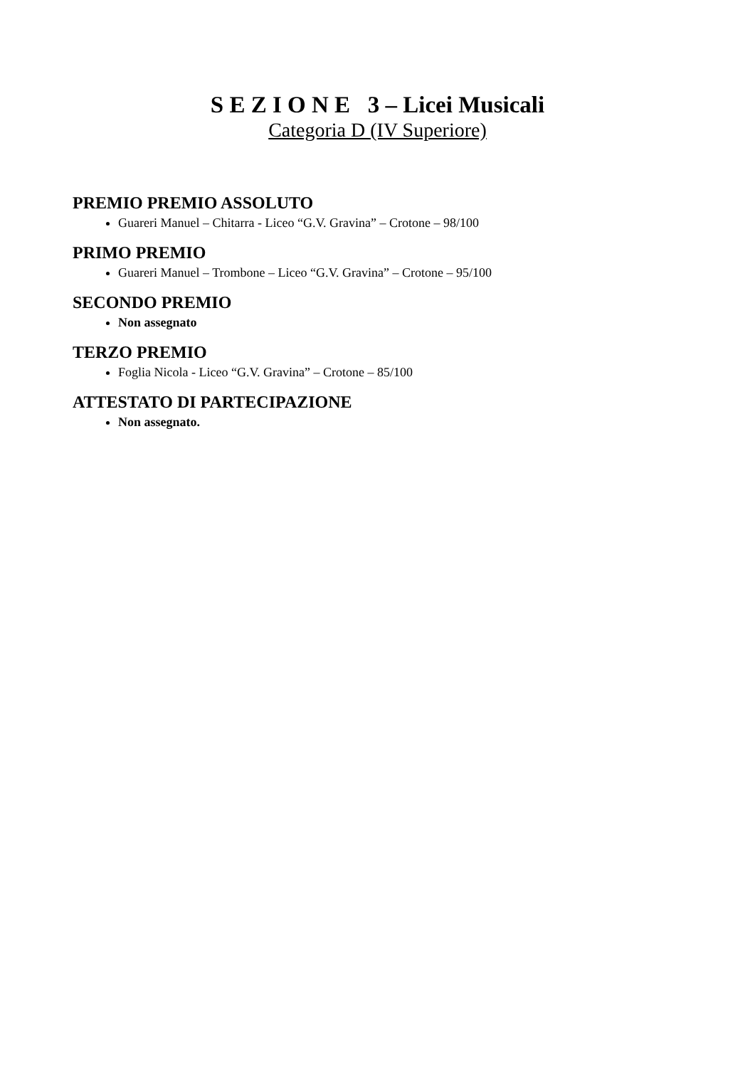S E Z I O N E 3 – Licei Musicali
Categoria D (IV Superiore)
PREMIO PREMIO ASSOLUTO
Guareri Manuel – Chitarra - Liceo “G.V. Gravina” – Crotone – 98/100
PRIMO PREMIO
Guareri Manuel – Trombone – Liceo “G.V. Gravina” – Crotone – 95/100
SECONDO PREMIO
Non assegnato
TERZO PREMIO
Foglia Nicola - Liceo “G.V. Gravina” – Crotone – 85/100
ATTESTATO DI PARTECIPAZIONE
Non assegnato.